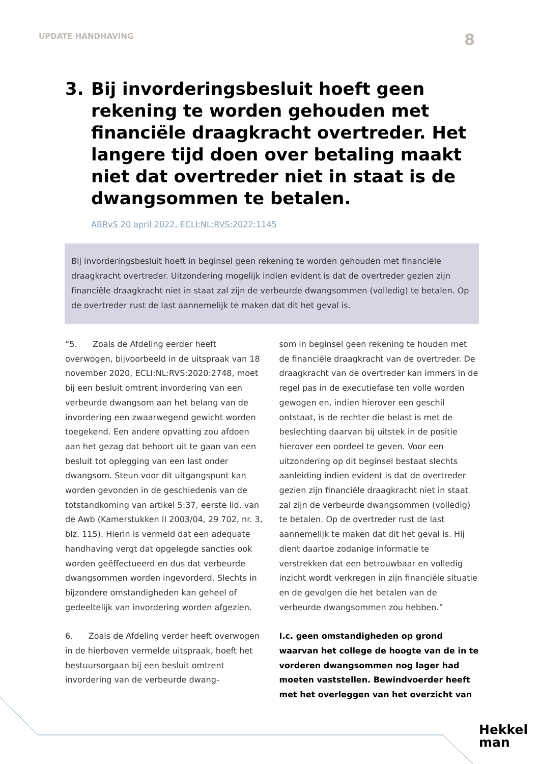UPDATE HANDHAVING 8
3. Bij invorderingsbesluit hoeft geen rekening te worden gehouden met financiële draagkracht overtreder. Het langere tijd doen over betaling maakt niet dat overtreder niet in staat is de dwangsommen te betalen.
ABRvS 20 april 2022, ECLI:NL:RVS:2022:1145
Bij invorderingsbesluit hoeft in beginsel geen rekening te worden gehouden met finan­ciële draagkracht overtreder. Uitzondering mogelijk indien evident is dat de overtreder gezien zijn financiële draagkracht niet in staat zal zijn de verbeurde dwangsommen (volle­dig) te betalen. Op de overtreder rust de last aannemelijk te maken dat dit het geval is.
“5. Zoals de Afdeling eerder heeft overwogen, bijvoorbeeld in de uitspraak van 18 november 2020, ECLI:NL:RVS:2020:2748, moet bij een besluit omtrent invordering van een verbeurde dwangsom aan het belang van de invordering een zwaarwegend gewicht worden toegekend. Een andere opvatting zou afdoen aan het gezag dat behoort uit te gaan van een besluit tot oplegging van een last onder dwangsom. Steun voor dit uitgangspunt kan worden gevonden in de geschiedenis van de totstandkoming van artikel 5:37, eerste lid, van de Awb (Kamerstukken II 2003/04, 29 702, nr. 3, blz. 115). Hierin is vermeld dat een adequate handhaving vergt dat opgelegde sancties ook worden geëffectueerd en dus dat verbeurde dwangsommen worden ingevorderd. Slechts in bijzondere omstandigheden kan geheel of gedeeltelijk van invordering worden afgezien.
6. Zoals de Afdeling verder heeft overwogen in de hierboven vermelde uitspraak, hoeft het bestuursorgaan bij een besluit omtrent invordering van de verbeurde dwang-
som in beginsel geen rekening te houden met de financiële draagkracht van de overtreder. De draagkracht van de overtreder kan immers in de regel pas in de executiefase ten volle worden gewogen en, indien hierover een geschil ontstaat, is de rechter die belast is met de beslechting daarvan bij uitstek in de positie hierover een oordeel te geven. Voor een uitzondering op dit beginsel bestaat slechts aanleiding indien evident is dat de overtreder gezien zijn financiële draagkracht niet in staat zal zijn de verbeurde dwangsommen (volledig) te betalen. Op de overtreder rust de last aannemelijk te maken dat dit het geval is. Hij dient daartoe zodanige informatie te verstrekken dat een betrouwbaar en volledig inzicht wordt verkregen in zijn financiële situatie en de gevolgen die het betalen van de verbeurde dwangsommen zou hebben.”
I.c. geen omstandigheden op grond waarvan het college de hoogte van de in te vorderen dwangsommen nog lager had moeten vaststellen. Bewindvoerder heeft met het overleggen van het overzicht van
Hekkel
man